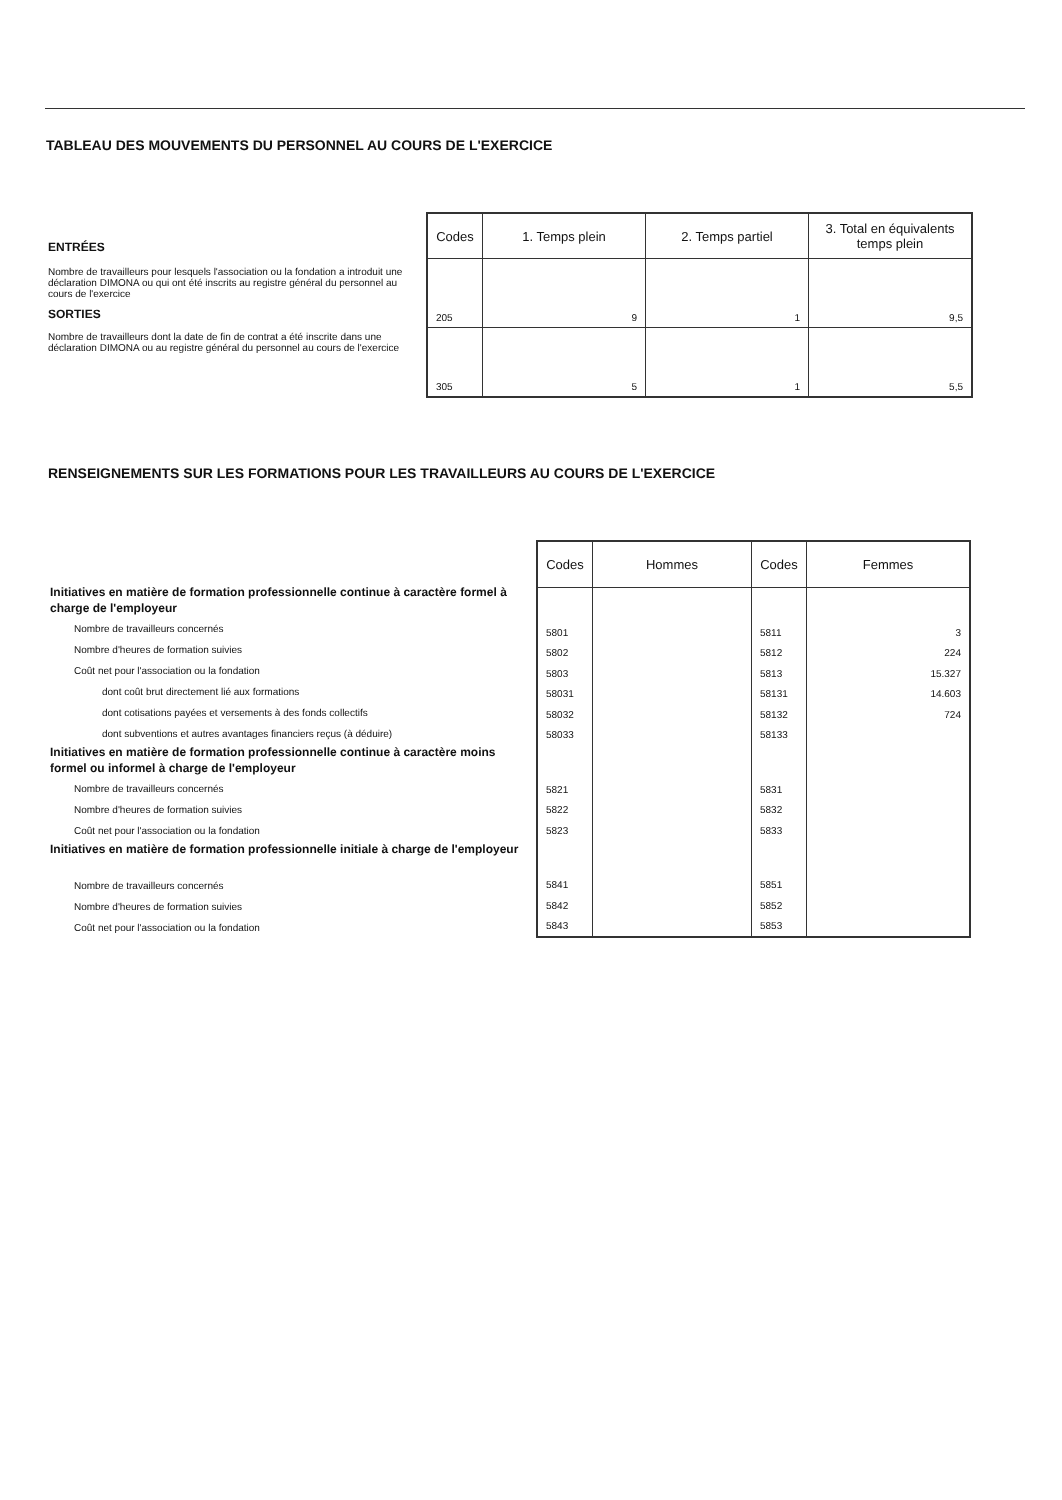TABLEAU DES MOUVEMENTS DU PERSONNEL AU COURS DE L'EXERCICE
ENTRÉES
Nombre de travailleurs pour lesquels l'association ou la fondation a introduit une déclaration DIMONA ou qui ont été inscrits au registre général du personnel au cours de l'exercice
SORTIES
Nombre de travailleurs dont la date de fin de contrat a été inscrite dans une déclaration DIMONA ou au registre général du personnel au cours de l'exercice
| Codes | 1. Temps plein | 2. Temps partiel | 3. Total en équivalents temps plein |
| --- | --- | --- | --- |
| 205 | 9 | 1 | 9,5 |
| 305 | 5 | 1 | 5,5 |
RENSEIGNEMENTS SUR LES FORMATIONS POUR LES TRAVAILLEURS AU COURS DE L'EXERCICE
Initiatives en matière de formation professionnelle continue à caractère formel à charge de l'employeur
Nombre de travailleurs concernés
Nombre d'heures de formation suivies
Coût net pour l'association ou la fondation
dont coût brut directement lié aux formations
dont cotisations payées et versements à des fonds collectifs
dont subventions et autres avantages financiers reçus (à déduire)
Initiatives en matière de formation professionnelle continue à caractère moins formel ou informel à charge de l'employeur
Nombre de travailleurs concernés
Nombre d'heures de formation suivies
Coût net pour l'association ou la fondation
Initiatives en matière de formation professionnelle initiale à charge de l'employeur
Nombre de travailleurs concernés
Nombre d'heures de formation suivies
Coût net pour l'association ou la fondation
| Codes | Hommes | Codes | Femmes |
| --- | --- | --- | --- |
| 5801 | | 5811 | 3 |
| 5802 | | 5812 | 224 |
| 5803 | | 5813 | 15.327 |
| 58031 | | 58131 | 14.603 |
| 58032 | | 58132 | 724 |
| 58033 | | 58133 | |
| 5821 | | 5831 | |
| 5822 | | 5832 | |
| 5823 | | 5833 | |
| 5841 | | 5851 | |
| 5842 | | 5852 | |
| 5843 | | 5853 | |